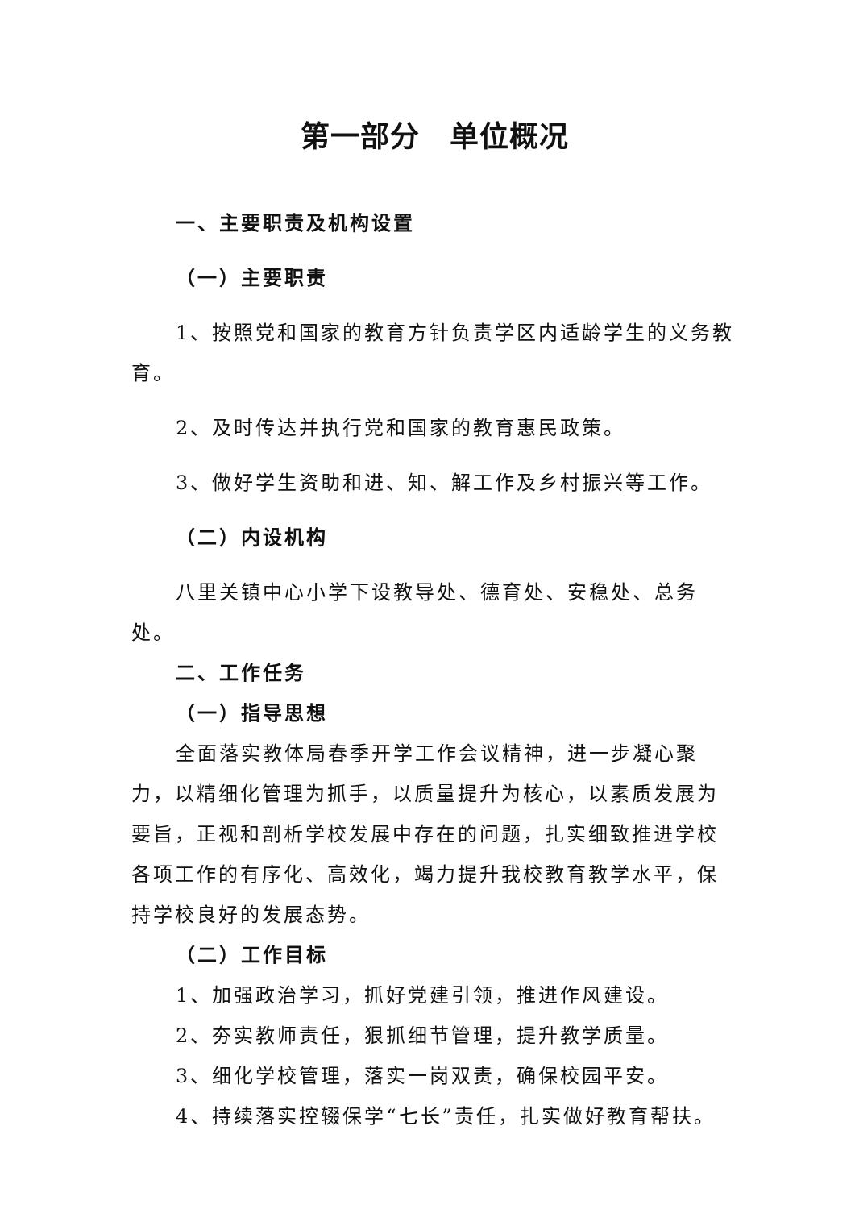第一部分　单位概况
一、主要职责及机构设置
（一）主要职责
1、按照党和国家的教育方针负责学区内适龄学生的义务教育。
2、及时传达并执行党和国家的教育惠民政策。
3、做好学生资助和进、知、解工作及乡村振兴等工作。
（二）内设机构
八里关镇中心小学下设教导处、德育处、安稳处、总务处。
二、工作任务
（一）指导思想
全面落实教体局春季开学工作会议精神，进一步凝心聚力，以精细化管理为抓手，以质量提升为核心，以素质发展为要旨，正视和剖析学校发展中存在的问题，扎实细致推进学校各项工作的有序化、高效化，竭力提升我校教育教学水平，保持学校良好的发展态势。
（二）工作目标
1、加强政治学习，抓好党建引领，推进作风建设。
2、夯实教师责任，狠抓细节管理，提升教学质量。
3、细化学校管理，落实一岗双责，确保校园平安。
4、持续落实控辍保学“七长”责任，扎实做好教育帮扶。